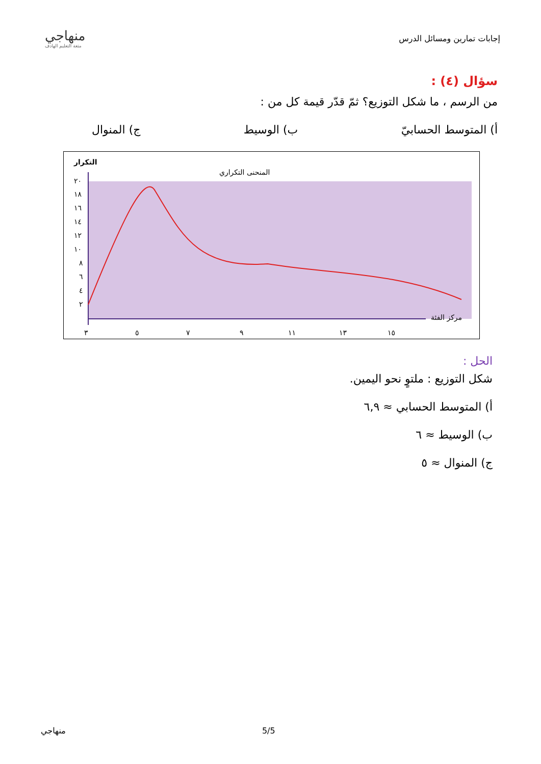إجابات تمارين ومسائل الدرس
منهاجي
متعة التعليم الهادف
سؤال (٤) :
من الرسم ، ما شكل التوزيع؟ ثمّ قدّر قيمة كل من :
أ) المتوسط الحسابيّ ب) الوسيط ج) المنوال
التكرار
المنحنى التكراري
مركز الفئة
٣
٥
٧
٩
١١
١٣
١٥
٢٠
١٨
١٦
١٤
١٢
١٠
٨
٦
٤
٢
الحل :
شكل التوزيع : ملتوٍ نحو اليمين.
أ) المتوسط الحسابي ≈ ٦,٩
ب) الوسيط ≈ ٦
ج) المنوال ≈ ٥
منهاجي 5/5